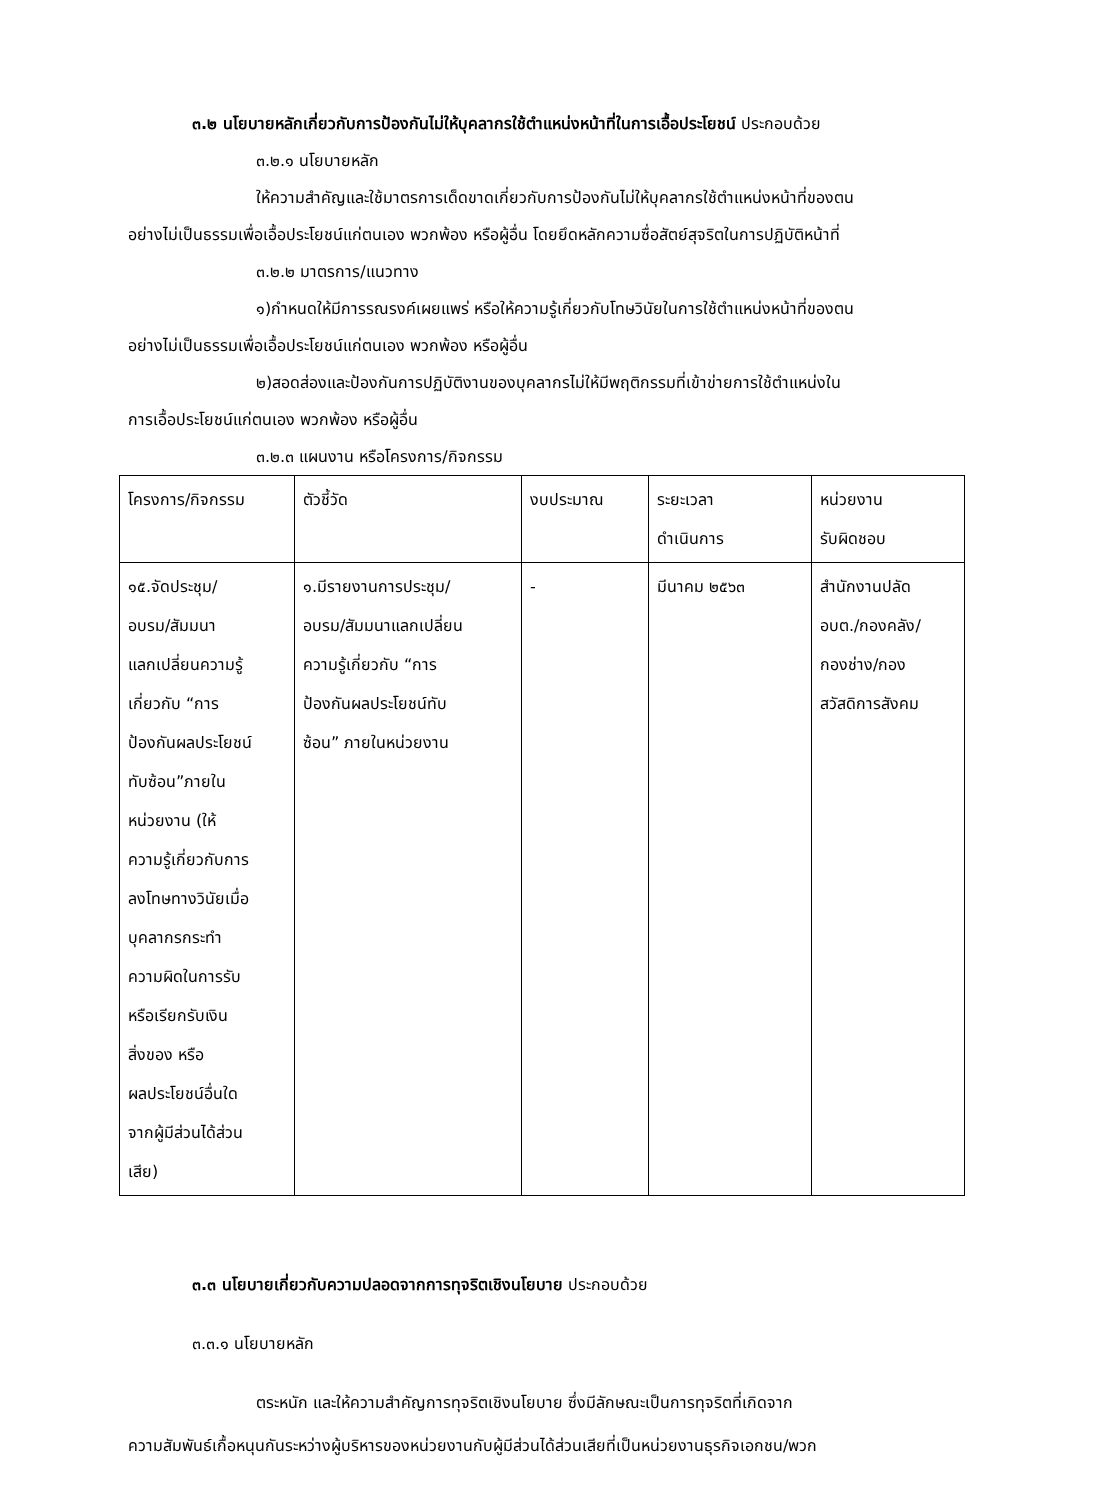๓.๒ นโยบายหลักเกี่ยวกับการป้องกันไม่ให้บุคลากรใช้ตำแหน่งหน้าที่ในการเอื้อประโยชน์ ประกอบด้วย
๓.๒.๑ นโยบายหลัก
ให้ความสำคัญและใช้มาตรการเด็ดขาดเกี่ยวกับการป้องกันไม่ให้บุคลากรใช้ตำแหน่งหน้าที่ของตน
อย่างไม่เป็นธรรมเพื่อเอื้อประโยชน์แก่ตนเอง พวกพ้อง หรือผู้อื่น โดยยึดหลักความซื่อสัตย์สุจริตในการปฏิบัติหน้าที่
๓.๒.๒ มาตรการ/แนวทาง
๑)กำหนดให้มีการรณรงค์เผยแพร่ หรือให้ความรู้เกี่ยวกับโทษวินัยในการใช้ตำแหน่งหน้าที่ของตน
อย่างไม่เป็นธรรมเพื่อเอื้อประโยชน์แก่ตนเอง พวกพ้อง หรือผู้อื่น
๒)สอดส่องและป้องกันการปฏิบัติงานของบุคลากรไม่ให้มีพฤติกรรมที่เข้าข่ายการใช้ตำแหน่งใน
การเอื้อประโยชน์แก่ตนเอง พวกพ้อง หรือผู้อื่น
๓.๒.๓ แผนงาน หรือโครงการ/กิจกรรม
| โครงการ/กิจกรรม | ตัวชี้วัด | งบประมาณ | ระยะเวลา ดำเนินการ | หน่วยงาน รับผิดชอบ |
| ๑๕.จัดประชุม/ อบรม/สัมมนา แลกเปลี่ยนความรู้ เกี่ยวกับ “การ ป้องกันผลประโยชน์ ทับซ้อน”ภายใน หน่วยงาน (ให้ ความรู้เกี่ยวกับการ ลงโทษทางวินัยเมื่อ บุคลากรกระทำ ความผิดในการรับ หรือเรียกรับเงิน สิ่งของ หรือ ผลประโยชน์อื่นใด จากผู้มีส่วนได้ส่วน เสีย) | ๑.มีรายงานการประชุม/ อบรม/สัมมนาแลกเปลี่ยน ความรู้เกี่ยวกับ “การ ป้องกันผลประโยชน์ทับ ซ้อน” ภายในหน่วยงาน | - | มีนาคม ๒๕๖๓ | สำนักงานปลัด อบต./กองคลัง/ กองช่าง/กอง สวัสดิการสังคม |
๓.๓ นโยบายเกี่ยวกับความปลอดจากการทุจริตเชิงนโยบาย ประกอบด้วย
๓.๓.๑ นโยบายหลัก
ตระหนัก และให้ความสำคัญการทุจริตเชิงนโยบาย ซึ่งมีลักษณะเป็นการทุจริตที่เกิดจาก
ความสัมพันธ์เกื้อหนุนกันระหว่างผู้บริหารของหน่วยงานกับผู้มีส่วนได้ส่วนเสียที่เป็นหน่วยงานธุรกิจเอกชน/พวก